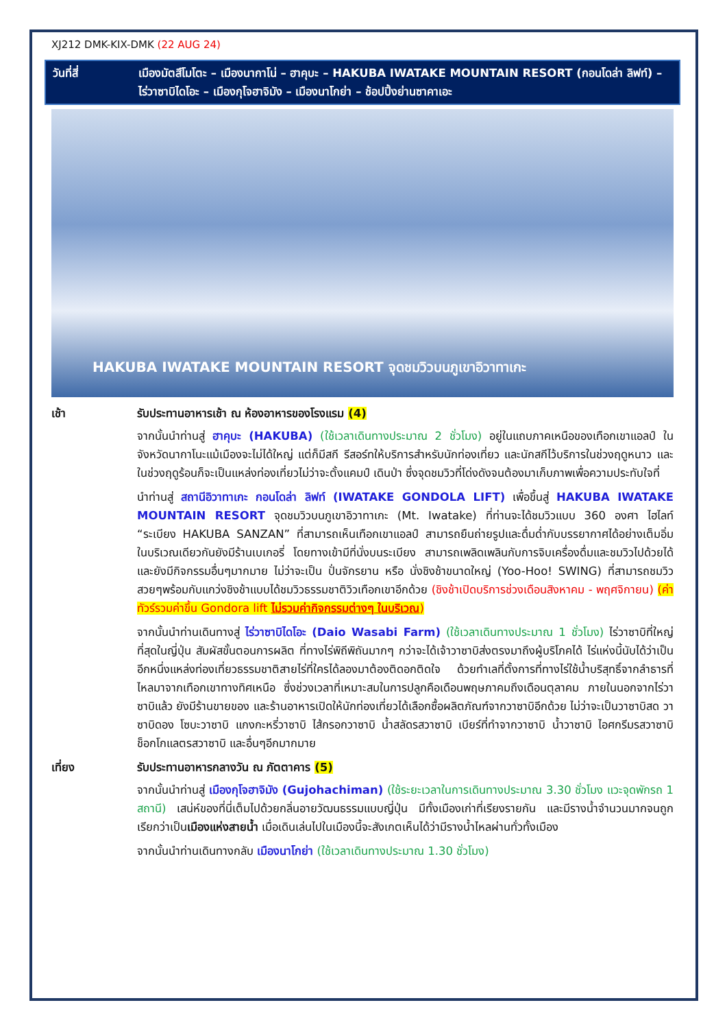XJ212 DMK-KIX-DMK (22 AUG 24)
วันที่สี่ เมืองมัตสึโมโตะ – เมืองนากาโน่ – ฮาคุบะ – HAKUBA IWATAKE MOUNTAIN RESORT (กอนโดล่า ลิฟท์) – ไร่วาซาบิไดโอะ – เมืองกุโจฮาจิมัง – เมืองนาโกย่า – ช้อปปิ้งย่านซาคาเอะ
HAKUBA IWATAKE MOUNTAIN RESORT จุดชมวิวบนภูเขาอิวาทาเกะ
เช้า รับประทานอาหารเช้า ณ ห้องอาหารของโรงแรม (4)
จากนั้นนำท่านสู่ ฮาคุบะ (HAKUBA) (ใช้เวลาเดินทางประมาณ 2 ชั่วโมง) อยู่ในแถบภาคเหนือของเทือกเขาแอลป์ ในจังหวัดนากาโนะแม้เมืองจะไม่ได้ใหญ่ แต่ก็มีสกี รีสอร์ทให้บริการสำหรับนักท่องเที่ยว และนักสกีไว้บริการในช่วงฤดูหนาว และในช่วงฤดูร้อนก็จะเป็นแหล่งท่องเที่ยวไม่ว่าจะตั้งแคมป์ เดินป่า ซึ่งจุดชมวิวที่โด่งดังจนต้องมาเก็บภาพเพื่อความประทับใจที่
นำท่านสู่ สถานีอิวาทาเกะ กอนโดล่า ลิฟท์ (IWATAKE GONDOLA LIFT) เพื่อขึ้นสู่ HAKUBA IWATAKE MOUNTAIN RESORT จุดชมวิวบนภูเขาอิวาทาเกะ (Mt. Iwatake) ที่ท่านจะได้ชมวิวแบบ 360 องศา ไฮไลท์ “ระเบียง HAKUBA SANZAN” ที่สามารถเห็นเทือกเขาแอลป์ สามารถยืนถ่ายรูปและดื่มด่ำกับบรรยากาศได้อย่างเต็มอิ่ม ในบริเวณเดียวกันยังมีร้านเบเกอรี่ โดยทางเข้ามีที่นั่งบนระเบียง สามารถเพลิดเพลินกับการจิบเครื่องดื่มและชมวิวไปด้วยได้ และยังมีกิจกรรมอื่นๆมากมาย ไม่ว่าจะเป็น ปั่นจักรยาน หรือ นั่งชิงช้าขนาดใหญ่ (Yoo-Hoo! SWING) ที่สามารถชมวิวสวยๆพร้อมกับแกว่งชิงช้าแบบได้ชมวิวธรรมชาติวิวเทือกเขาอีกด้วย (ชิงช้าเปิดบริการช่วงเดือนสิงหาคม - พฤศจิกายน) (ค่าทัวร์รวมค่าขึ้น Gondora lift ไม่รวมค่ากิจกรรมต่างๆ ในบริเวณ)
จากนั้นนำท่านเดินทางสู่ ไร่วาซาบิไดโอะ (Daio Wasabi Farm) (ใช้เวลาเดินทางประมาณ 1 ชั่วโมง) ไร่วาซาบิที่ใหญ่ที่สุดในญี่ปุ่น สัมผัสขั้นตอนการผลิต ที่ทางไร่พิถีพิถันมากๆ กว่าจะได้เจ้าวาซาบิส่งตรงมาถึงผู้บริโภคได้ ไร่แห่งนี้นับได้ว่าเป็นอีกหนึ่งแหล่งท่องเที่ยวธรรมชาติสายไร่ที่ใครได้ลองมาต้องติดอกติดใจ ด้วยทำเลที่ตั้งการที่ทางไร่ใช้น้ำบริสุทธิ์จากลำธารที่ไหลมาจากเทือกเขาทางทิศเหนือ ซึ่งช่วงเวลาที่เหมาะสมในการปลูกคือเดือนพฤษภาคมถึงเดือนตุลาคม ภายในนอกจากไร่วาซาบิแล้ว ยังมีร้านขายของ และร้านอาหารเปิดให้นักท่องเที่ยวได้เลือกซื้อผลิตภัณฑ์จากวาซาบิอีกด้วย ไม่ว่าจะเป็นวาซาบิสด วาซาบิดอง โซบะวาซาบิ แกงกะหรี่วาซาบิ ไส้กรอกวาซาบิ น้ำสลัดรสวาซาบิ เบียร์ที่ทำจากวาซาบิ น้ำวาซาบิ ไอศกรีมรสวาซาบิ ช็อกโกแลตรสวาซาบิ และอื่นๆอีกมากมาย
เที่ยง รับประทานอาหารกลางวัน ณ ภัตตาคาร (5)
จากนั้นนำท่านสู่ เมืองกุโจฮาจิมัง (Gujohachiman) (ใช้ระยะเวลาในการเดินทางประมาณ 3.30 ชั่วโมง แวะจุดพักรถ 1 สถานี) เสน่ห์ของที่นี่เต็มไปด้วยกลิ่นอายวัฒนธรรมแบบญี่ปุ่น มีทั้งเมืองเก่าที่เรียงรายกัน และมีรางน้ำจำนวนมากจนถูกเรียกว่าเป็นเมืองแห่งสายน้ำ เมื่อเดินเล่นไปในเมืองนี้จะสังเกตเห็นได้ว่ามีรางน้ำไหลผ่านทั่วทั้งเมือง
จากนั้นนำท่านเดินทางกลับ เมืองนาโกย่า (ใช้เวลาเดินทางประมาณ 1.30 ชั่วโมง)